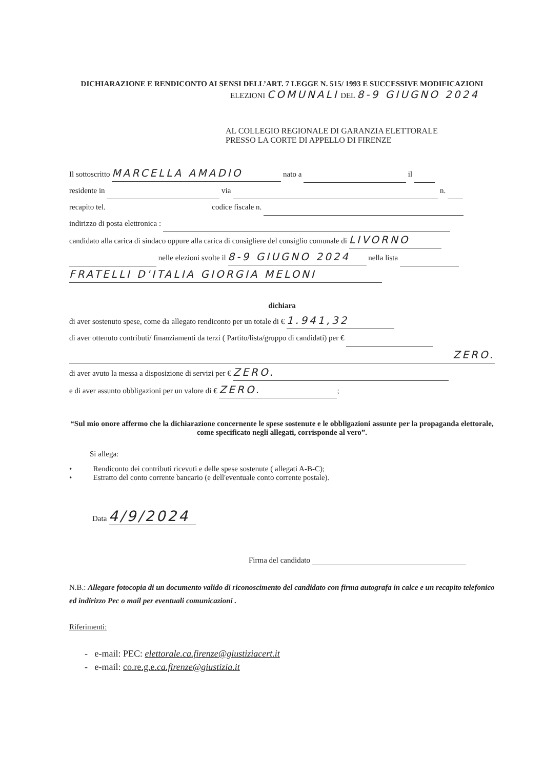DICHIARAZIONE E RENDICONTO AI SENSI DELL’ART. 7 LEGGE N. 515/ 1993 E SUCCESSIVE MODIFICAZIONI
ELEZIONI COMUNALI DEL 8-9 GIUGNO 2024
AL COLLEGIO REGIONALE DI GARANZIA ELETTORALE
PRESSO LA CORTE DI APPELLO DI FIRENZE
Il sottoscritto MARCELLA AMADIO nato a il
residente in via n.
recapito tel. codice fiscale n.
indirizzo di posta elettronica :
candidato alla carica di sindaco oppure alla carica di consigliere del consiglio comunale di LIVORNO
nelle elezioni svolte il 8-9 GIUGNO 2024 nella lista
FRATELLI D'ITALIA GIORGIA MELONI
dichiara
di aver sostenuto spese, come da allegato rendiconto per un totale di € 1.941,32
di aver ottenuto contributi/ finanziamenti da terzi ( Partito/lista/gruppo di candidati) per €
ZERO.
di aver avuto la messa a disposizione di servizi per € ZERO.
e di aver assunto obbligazioni per un valore di € ZERO.;
“Sul mio onore affermo che la dichiarazione concernente le spese sostenute e le obbligazioni assunte per la propaganda elettorale, come specificato negli allegati, corrisponde al vero”.
Si allega:
• Rendiconto dei contributi ricevuti e delle spese sostenute ( allegati A-B-C);
• Estratto del conto corrente bancario (e dell'eventuale conto corrente postale).
Data 4/9/2024
Firma del candidato
N.B.: Allegare fotocopia di un documento valido di riconoscimento del candidato con firma autografa in calce e un recapito telefonico ed indirizzo Pec o mail per eventuali comunicazioni .
Riferimenti:
- e-mail: PEC: elettorale.ca.firenze@giustiziacert.it
- e-mail: co.re.g.e.ca.firenze@giustizia.it